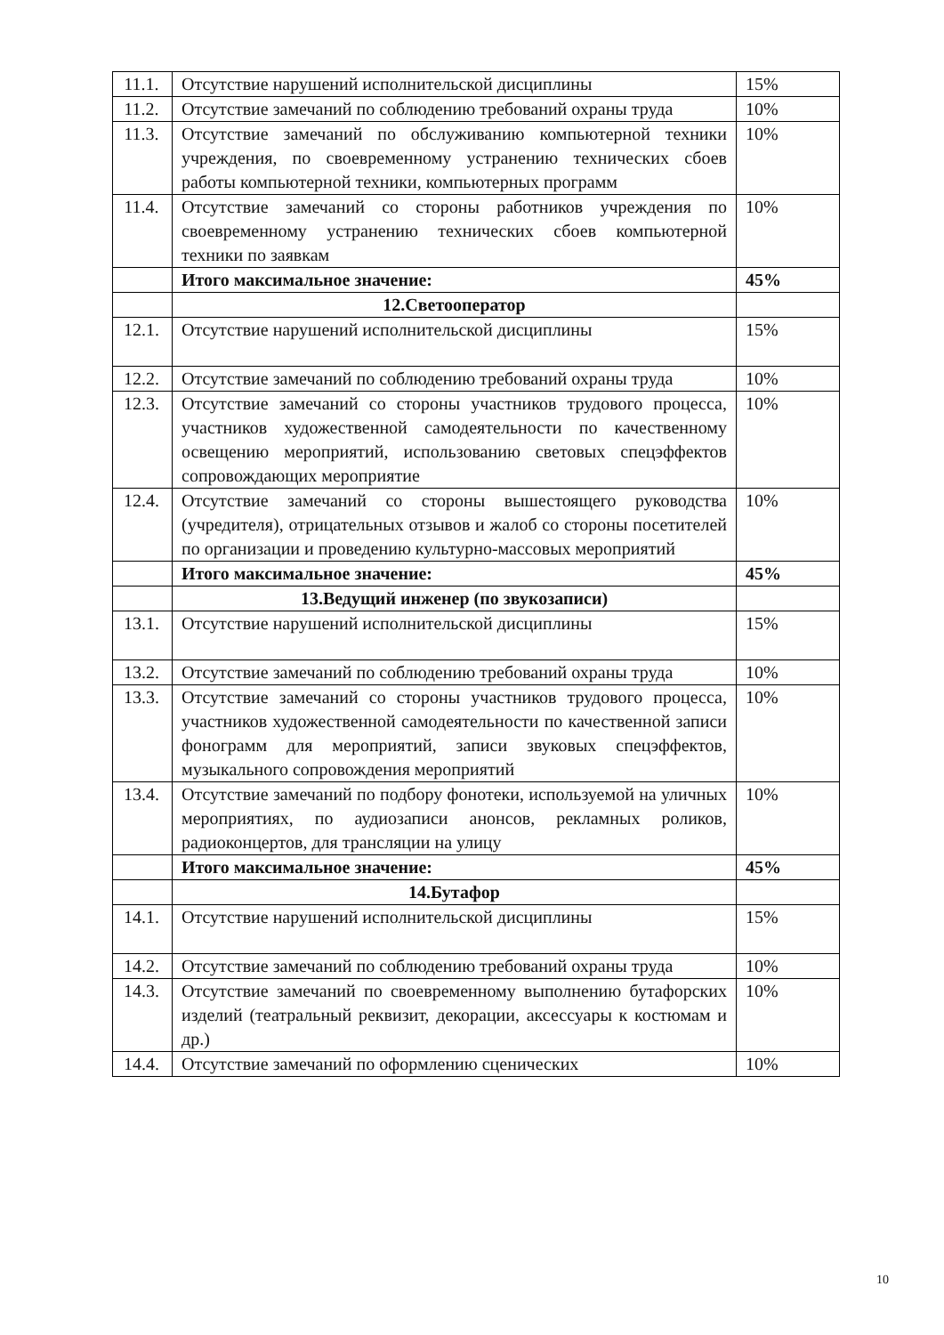| 11.1. | Отсутствие нарушений исполнительской дисциплины | 15% |
| 11.2. | Отсутствие замечаний по соблюдению требований охраны труда | 10% |
| 11.3. | Отсутствие замечаний по обслуживанию компьютерной техники учреждения, по своевременному устранению технических сбоев работы компьютерной техники, компьютерных программ | 10% |
| 11.4. | Отсутствие замечаний со стороны работников учреждения по своевременному устранению технических сбоев компьютерной техники по заявкам | 10% |
| | Итого максимальное значение: | 45% |
| | 12.Светооператор | |
| 12.1. | Отсутствие нарушений исполнительской дисциплины | 15% |
| 12.2. | Отсутствие замечаний по соблюдению требований охраны труда | 10% |
| 12.3. | Отсутствие замечаний со стороны участников трудового процесса, участников художественной самодеятельности по качественному освещению мероприятий, использованию световых спецэффектов сопровождающих мероприятие | 10% |
| 12.4. | Отсутствие замечаний со стороны вышестоящего руководства (учредителя), отрицательных отзывов и жалоб со стороны посетителей по организации и проведению культурно-массовых мероприятий | 10% |
| | Итого максимальное значение: | 45% |
| | 13.Ведущий инженер (по звукозаписи) | |
| 13.1. | Отсутствие нарушений исполнительской дисциплины | 15% |
| 13.2. | Отсутствие замечаний по соблюдению требований охраны труда | 10% |
| 13.3. | Отсутствие замечаний со стороны участников трудового процесса, участников художественной самодеятельности по качественной записи фонограмм для мероприятий, записи звуковых спецэффектов, музыкального сопровождения мероприятий | 10% |
| 13.4. | Отсутствие замечаний по подбору фонотеки, используемой на уличных мероприятиях, по аудиозаписи анонсов, рекламных роликов, радиоконцертов, для трансляции на улицу | 10% |
| | Итого максимальное значение: | 45% |
| | 14.Бутафор | |
| 14.1. | Отсутствие нарушений исполнительской дисциплины | 15% |
| 14.2. | Отсутствие замечаний по соблюдению требований охраны труда | 10% |
| 14.3. | Отсутствие замечаний по своевременному выполнению бутафорских изделий (театральный реквизит, декорации, аксессуары к костюмам и др.) | 10% |
| 14.4. | Отсутствие замечаний по оформлению сценических | 10% |
10